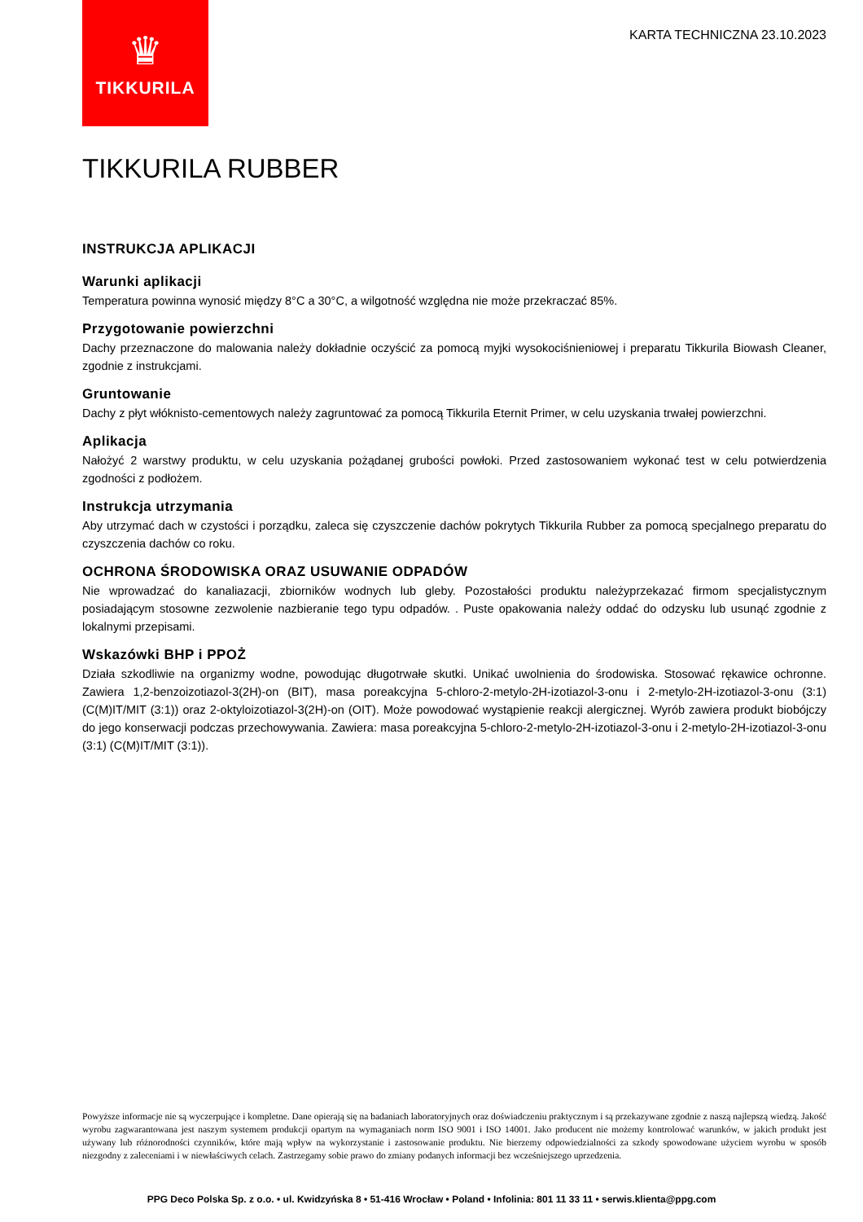♛
TIKKURILA
KARTA TECHNICZNA 23.10.2023
TIKKURILA RUBBER
INSTRUKCJA APLIKACJI
Warunki aplikacji
Temperatura powinna wynosić między 8°C a 30°C, a wilgotność względna nie może przekraczać 85%.
Przygotowanie powierzchni
Dachy przeznaczone do malowania należy dokładnie oczyścić za pomocą myjki wysokociśnieniowej i preparatu Tikkurila Biowash Cleaner, zgodnie z instrukcjami.
Gruntowanie
Dachy z płyt włóknisto-cementowych należy zagruntować za pomocą Tikkurila Eternit Primer, w celu uzyskania trwałej powierzchni.
Aplikacja
Nałożyć 2 warstwy produktu, w celu uzyskania pożądanej grubości powłoki. Przed zastosowaniem wykonać test w celu potwierdzenia zgodności z podłożem.
Instrukcja utrzymania
Aby utrzymać dach w czystości i porządku, zaleca się czyszczenie dachów pokrytych Tikkurila Rubber za pomocą specjalnego preparatu do czyszczenia dachów co roku.
OCHRONA ŚRODOWISKA ORAZ USUWANIE ODPADÓW
Nie wprowadzać do kanaliazacji, zbiorników wodnych lub gleby. Pozostałości produktu należyprzekazać firmom specjalistycznym posiadającym stosowne zezwolenie nazbieranie tego typu odpadów. . Puste opakowania należy oddać do odzysku lub usunąć zgodnie z lokalnymi przepisami.
Wskazówki BHP i PPOŻ
Działa szkodliwie na organizmy wodne, powodując długotrwałe skutki. Unikać uwolnienia do środowiska. Stosować rękawice ochronne. Zawiera 1,2-benzoizotiazol-3(2H)-on (BIT), masa poreakcyjna 5-chloro-2-metylo-2H-izotiazol-3-onu i 2-metylo-2H-izotiazol-3-onu (3:1) (C(M)IT/MIT (3:1)) oraz 2-oktyloizotiazol-3(2H)-on (OIT). Może powodować wystąpienie reakcji alergicznej. Wyrób zawiera produkt biobójczy do jego konserwacji podczas przechowywania. Zawiera: masa poreakcyjna 5-chloro-2-metylo-2H-izotiazol-3-onu i 2-metylo-2H-izotiazol-3-onu (3:1) (C(M)IT/MIT (3:1)).
Powyższe informacje nie są wyczerpujące i kompletne. Dane opierają się na badaniach laboratoryjnych oraz doświadczeniu praktycznym i są przekazywane zgodnie z naszą najlepszą wiedzą. Jakość wyrobu zagwarantowana jest naszym systemem produkcji opartym na wymaganiach norm ISO 9001 i ISO 14001. Jako producent nie możemy kontrolować warunków, w jakich produkt jest używany lub różnorodności czynników, które mają wpływ na wykorzystanie i zastosowanie produktu. Nie bierzemy odpowiedzialności za szkody spowodowane użyciem wyrobu w sposób niezgodny z zaleceniami i w niewłaściwych celach. Zastrzegamy sobie prawo do zmiany podanych informacji bez wcześniejszego uprzedzenia.
PPG Deco Polska Sp. z o.o. • ul. Kwidzyńska 8 • 51-416 Wrocław • Poland • Infolinia: 801 11 33 11 • serwis.klienta@ppg.com